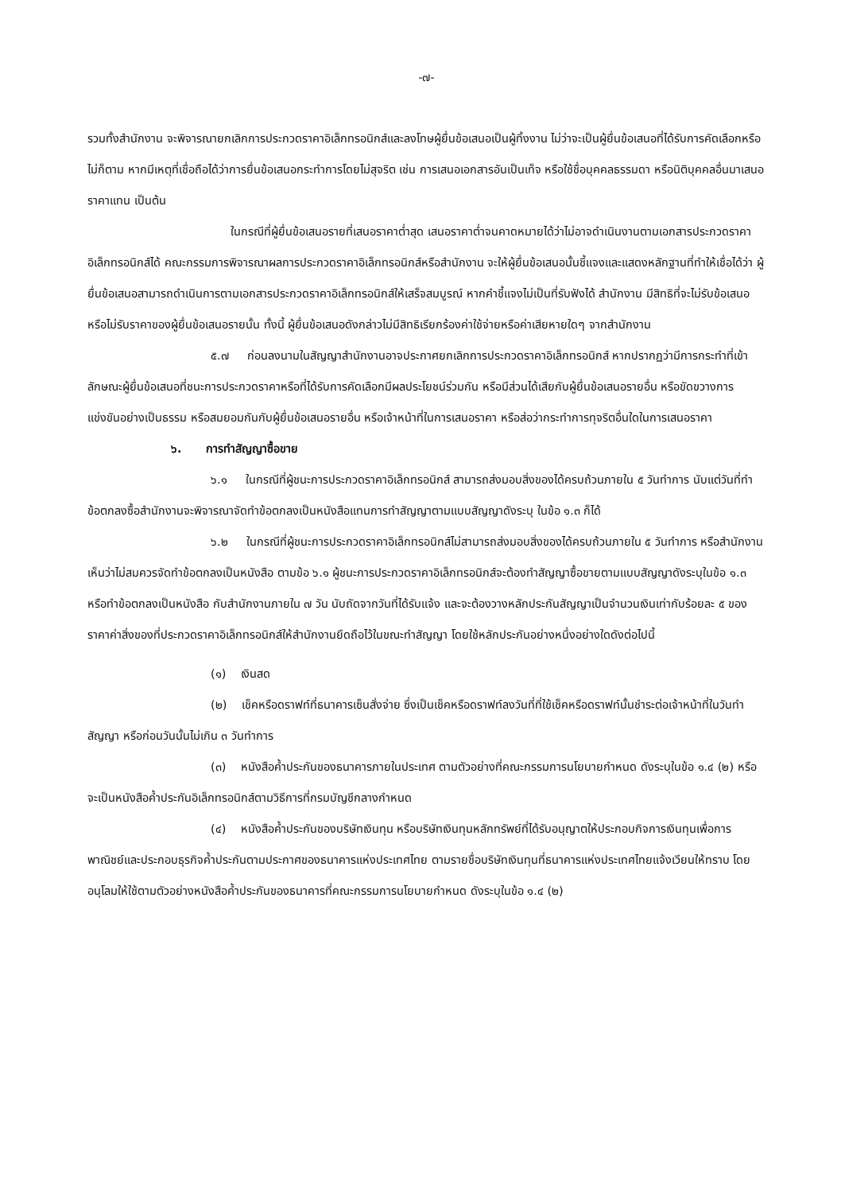-๗-
รวมทั้งสำนักงาน จะพิจารณายกเลิกการประกวดราคาอิเล็กทรอนิกส์และลงโทษผู้ยื่นข้อเสนอเป็นผู้ทิ้งงาน ไม่ว่าจะเป็นผู้ยื่นข้อเสนอที่ได้รับการคัดเลือกหรือไม่ก็ตาม หากมีเหตุที่เชื่อถือได้ว่าการยื่นข้อเสนอกระทำการโดยไม่สุจริต เช่น การเสนอเอกสารอันเป็นเท็จ หรือใช้ชื่อบุคคลธรรมดา หรือนิติบุคคลอื่นมาเสนอราคาแทน เป็นต้น
ในกรณีที่ผู้ยื่นข้อเสนอรายที่เสนอราคาต่ำสุด เสนอราคาต่ำจนคาดหมายได้ว่าไม่อาจดำเนินงานตามเอกสารประกวดราคาอิเล็กทรอนิกส์ได้ คณะกรรมการพิจารณาผลการประกวดราคาอิเล็กทรอนิกส์หรือสำนักงาน จะให้ผู้ยื่นข้อเสนอนั้นชี้แจงและแสดงหลักฐานที่ทำให้เชื่อได้ว่า ผู้ยื่นข้อเสนอสามารถดำเนินการตามเอกสารประกวดราคาอิเล็กทรอนิกส์ให้เสร็จสมบูรณ์ หากคำชี้แจงไม่เป็นที่รับฟังได้ สำนักงาน มีสิทธิที่จะไม่รับข้อเสนอหรือไม่รับราคาของผู้ยื่นข้อเสนอรายนั้น ทั้งนี้ ผู้ยื่นข้อเสนอดังกล่าวไม่มีสิทธิเรียกร้องค่าใช้จ่ายหรือค่าเสียหายใดๆ จากสำนักงาน
๕.๗ ก่อนลงนามในสัญญาสำนักงานอาจประกาศยกเลิกการประกวดราคาอิเล็กทรอนิกส์ หากปรากฏว่ามีการกระทำที่เข้าลักษณะผู้ยื่นข้อเสนอที่ชนะการประกวดราคาหรือที่ได้รับการคัดเลือกมีผลประโยชน์ร่วมกัน หรือมีส่วนได้เสียกับผู้ยื่นข้อเสนอรายอื่น หรือขัดขวางการแข่งขันอย่างเป็นธรรม หรือสมยอมกันกับผู้ยื่นข้อเสนอรายอื่น หรือเจ้าหน้าที่ในการเสนอราคา หรือส่อว่ากระทำการทุจริตอื่นใดในการเสนอราคา
๖. การทำสัญญาซื้อขาย
๖.๑ ในกรณีที่ผู้ชนะการประกวดราคาอิเล็กทรอนิกส์ สามารถส่งมอบสิ่งของได้ครบถ้วนภายใน ๕ วันทำการ นับแต่วันที่ทำข้อตกลงซื้อสำนักงานจะพิจารณาจัดทำข้อตกลงเป็นหนังสือแทนการทำสัญญาตามแบบสัญญาดังระบุ ในข้อ ๑.๓ ก็ได้
๖.๒ ในกรณีที่ผู้ชนะการประกวดราคาอิเล็กทรอนิกส์ไม่สามารถส่งมอบสิ่งของได้ครบถ้วนภายใน ๕ วันทำการ หรือสำนักงานเห็นว่าไม่สมควรจัดทำข้อตกลงเป็นหนังสือ ตามข้อ ๖.๑ ผู้ชนะการประกวดราคาอิเล็กทรอนิกส์จะต้องทำสัญญาซื้อขายตามแบบสัญญาดังระบุในข้อ ๑.๓ หรือทำข้อตกลงเป็นหนังสือ กับสำนักงานภายใน ๗ วัน นับถัดจากวันที่ได้รับแจ้ง และจะต้องวางหลักประกันสัญญาเป็นจำนวนเงินเท่ากับร้อยละ ๕ ของราคาค่าสิ่งของที่ประกวดราคาอิเล็กทรอนิกส์ให้สำนักงานยึดถือไว้ในขณะทำสัญญา โดยใช้หลักประกันอย่างหนึ่งอย่างใดดังต่อไปนี้
(๑) เงินสด
(๒) เช็คหรือดราฟท์ที่ธนาคารเซ็นสั่งจ่าย ซึ่งเป็นเช็คหรือดราฟท์ลงวันที่ที่ใช้เช็คหรือดราฟท์นั้นชำระต่อเจ้าหน้าที่ในวันทำสัญญา หรือก่อนวันนั้นไม่เกิน ๓ วันทำการ
(๓) หนังสือค้ำประกันของธนาคารภายในประเทศ ตามตัวอย่างที่คณะกรรมการนโยบายกำหนด ดังระบุในข้อ ๑.๔ (๒) หรือจะเป็นหนังสือค้ำประกันอิเล็กทรอนิกส์ตามวิธีการที่กรมบัญชีกลางกำหนด
(๔) หนังสือค้ำประกันของบริษัทเงินทุน หรือบริษัทเงินทุนหลักทรัพย์ที่ได้รับอนุญาตให้ประกอบกิจการเงินทุนเพื่อการพาณิชย์และประกอบธุรกิจค้ำประกันตามประกาศของธนาคารแห่งประเทศไทย ตามรายชื่อบริษัทเงินทุนที่ธนาคารแห่งประเทศไทยแจ้งเวียนให้ทราบ โดยอนุโลมให้ใช้ตามตัวอย่างหนังสือค้ำประกันของธนาคารที่คณะกรรมการนโยบายกำหนด ดังระบุในข้อ ๑.๔ (๒)